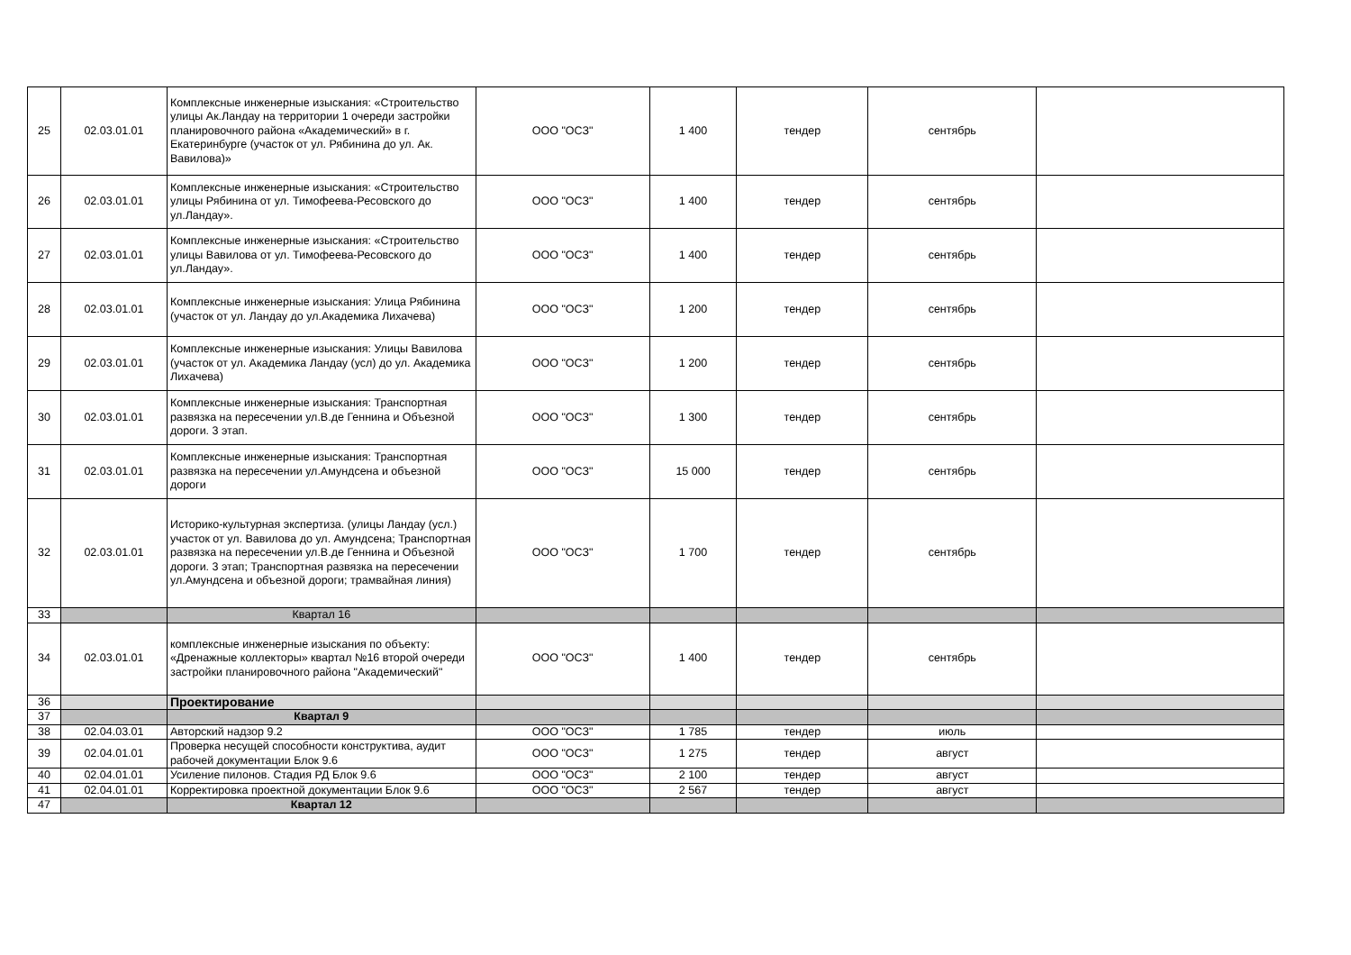| 25 | 02.03.01.01 | Комплексные инженерные изыскания: «Строительство улицы Ак.Ландау на территории 1 очереди застройки планировочного района «Академический» в г. Екатеринбурге (участок от ул. Рябинина до ул. Ак. Вавилова)» | ООО "ОСЗ" | 1 400 | тендер | сентябрь | |
| 26 | 02.03.01.01 | Комплексные инженерные изыскания: «Строительство улицы Рябинина от ул. Тимофеева-Ресовского до ул.Ландау». | ООО "ОСЗ" | 1 400 | тендер | сентябрь | |
| 27 | 02.03.01.01 | Комплексные инженерные изыскания: «Строительство улицы Вавилова от ул. Тимофеева-Ресовского до ул.Ландау». | ООО "ОСЗ" | 1 400 | тендер | сентябрь | |
| 28 | 02.03.01.01 | Комплексные инженерные изыскания: Улица Рябинина (участок от ул. Ландау до ул.Академика Лихачева) | ООО "ОСЗ" | 1 200 | тендер | сентябрь | |
| 29 | 02.03.01.01 | Комплексные инженерные изыскания: Улицы Вавилова (участок от ул. Академика Ландау (усл) до ул. Академика Лихачева) | ООО "ОСЗ" | 1 200 | тендер | сентябрь | |
| 30 | 02.03.01.01 | Комплексные инженерные изыскания: Транспортная развязка на пересечении ул.В.де Геннина и Объезной дороги. 3 этап. | ООО "ОСЗ" | 1 300 | тендер | сентябрь | |
| 31 | 02.03.01.01 | Комплексные инженерные изыскания: Транспортная развязка на пересечении ул.Амундсена и объезной дороги | ООО "ОСЗ" | 15 000 | тендер | сентябрь | |
| 32 | 02.03.01.01 | Историко-культурная экспертиза. (улицы Ландау (усл.) участок от ул. Вавилова до ул. Амундсена; Транспортная развязка на пересечении ул.В.де Геннина и Объезной дороги. 3 этап; Транспортная развязка на пересечении ул.Амундсена и объезной дороги; трамвайная линия) | ООО "ОСЗ" | 1 700 | тендер | сентябрь | |
| 33 | | Квартал 16 | | | | | |
| 34 | 02.03.01.01 | комплексные инженерные изыскания по объекту: «Дренажные коллекторы» квартал №16 второй очереди застройки планировочного района "Академический" | ООО "ОСЗ" | 1 400 | тендер | сентябрь | |
| 36 | | Проектирование | | | | | |
| 37 | | Квартал 9 | | | | | |
| 38 | 02.04.03.01 | Авторский надзор 9.2 | ООО "ОСЗ" | 1 785 | тендер | июль | |
| 39 | 02.04.01.01 | Проверка несущей способности конструктива, аудит рабочей документации Блок 9.6 | ООО "ОСЗ" | 1 275 | тендер | август | |
| 40 | 02.04.01.01 | Усиление пилонов. Стадия РД Блок 9.6 | ООО "ОСЗ" | 2 100 | тендер | август | |
| 41 | 02.04.01.01 | Корректировка проектной документации Блок 9.6 | ООО "ОСЗ" | 2 567 | тендер | август | |
| 47 | | Квартал 12 | | | | | |